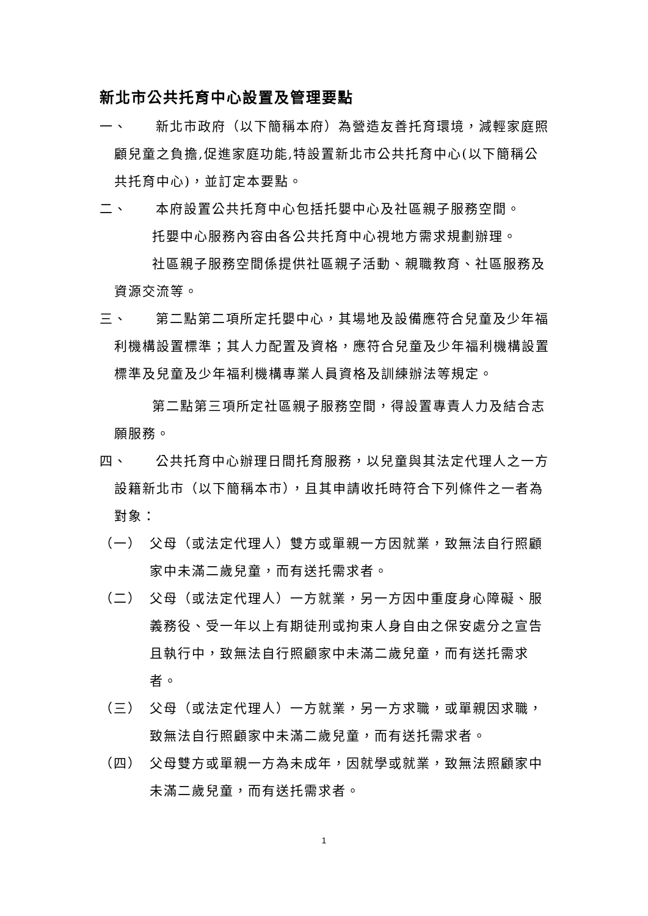新北市公共托育中心設置及管理要點
一、　　新北市政府（以下簡稱本府）為營造友善托育環境，減輕家庭照顧兒童之負擔,促進家庭功能,特設置新北市公共托育中心(以下簡稱公共托育中心)，並訂定本要點。
二、　　本府設置公共托育中心包括托嬰中心及社區親子服務空間。
托嬰中心服務內容由各公共托育中心視地方需求規劃辦理。
社區親子服務空間係提供社區親子活動、親職教育、社區服務及資源交流等。
三、　　第二點第二項所定托嬰中心，其場地及設備應符合兒童及少年福利機構設置標準；其人力配置及資格，應符合兒童及少年福利機構設置標準及兒童及少年福利機構專業人員資格及訓練辦法等規定。
第二點第三項所定社區親子服務空間，得設置專責人力及結合志願服務。
四、　　公共托育中心辦理日間托育服務，以兒童與其法定代理人之一方設籍新北市（以下簡稱本市），且其申請收托時符合下列條件之一者為對象：
（一）　父母（或法定代理人）雙方或單親一方因就業，致無法自行照顧家中未滿二歲兒童，而有送托需求者。
（二）　父母（或法定代理人）一方就業，另一方因中重度身心障礙、服義務役、受一年以上有期徒刑或拘束人身自由之保安處分之宣告且執行中，致無法自行照顧家中未滿二歲兒童，而有送托需求者。
（三）　父母（或法定代理人）一方就業，另一方求職，或單親因求職，致無法自行照顧家中未滿二歲兒童，而有送托需求者。
（四）　父母雙方或單親一方為未成年，因就學或就業，致無法照顧家中未滿二歲兒童，而有送托需求者。
1